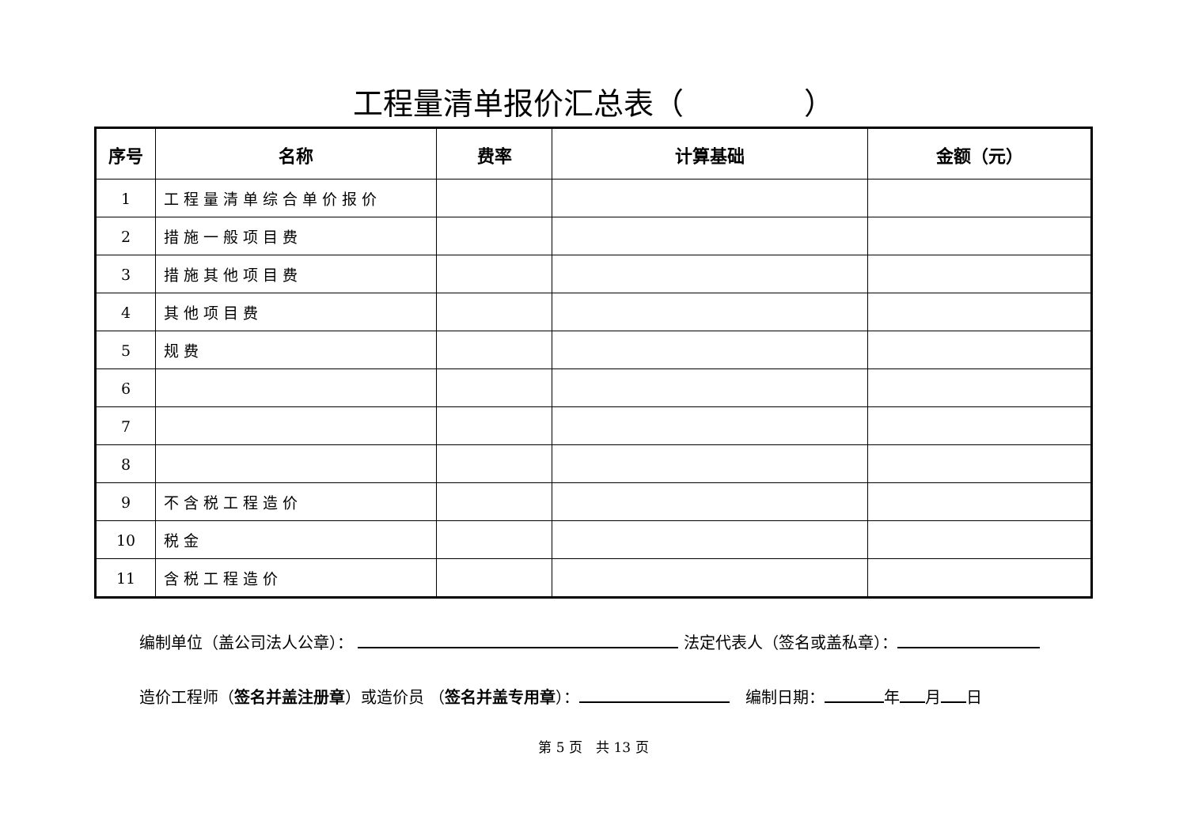工程量清单报价汇总表（　　　　）
| 序号 | 名称 | 费率 | 计算基础 | 金额（元） |
| --- | --- | --- | --- | --- |
| 1 | 工程量清单综合单价报价 | | | |
| 2 | 措施一般项目费 | | | |
| 3 | 措施其他项目费 | | | |
| 4 | 其他项目费 | | | |
| 5 | 规费 | | | |
| 6 | | | | |
| 7 | | | | |
| 8 | | | | |
| 9 | 不含税工程造价 | | | |
| 10 | 税金 | | | |
| 11 | 含税工程造价 | | | |
编制单位（盖公司法人公章）： 法定代表人（签名或盖私章）：
造价工程师（签名并盖注册章）或造价员 （签名并盖专用章）：　编制日期： 年 月 日
第 5 页　共 13 页